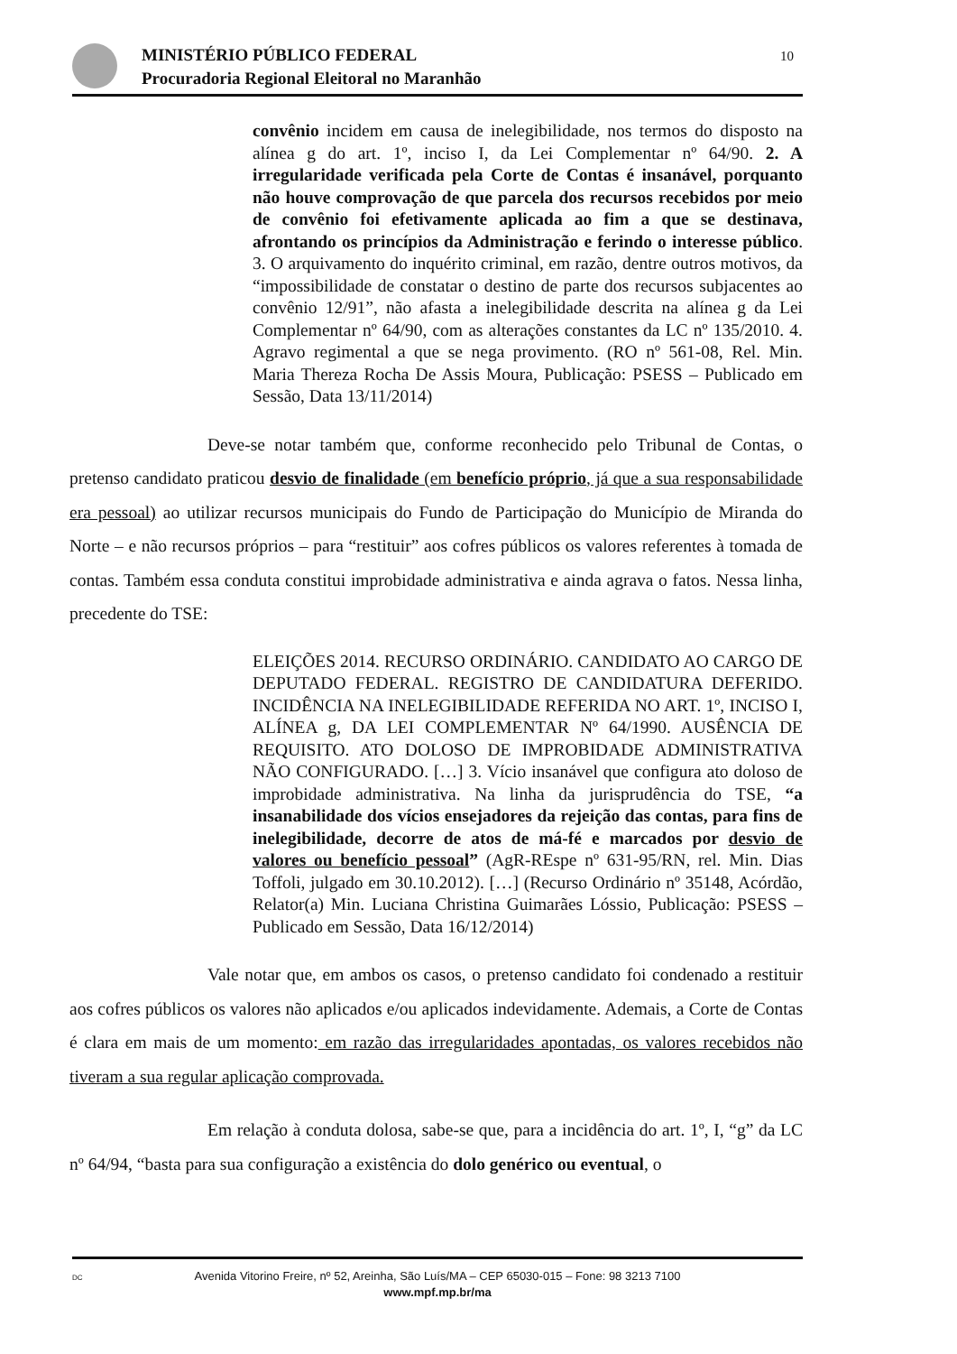10
MINISTÉRIO PÚBLICO FEDERAL
Procuradoria Regional Eleitoral no Maranhão
convênio incidem em causa de inelegibilidade, nos termos do disposto na alínea g do art. 1º, inciso I, da Lei Complementar nº 64/90. 2. A irregularidade verificada pela Corte de Contas é insanável, porquanto não houve comprovação de que parcela dos recursos recebidos por meio de convênio foi efetivamente aplicada ao fim a que se destinava, afrontando os princípios da Administração e ferindo o interesse público. 3. O arquivamento do inquérito criminal, em razão, dentre outros motivos, da “impossibilidade de constatar o destino de parte dos recursos subjacentes ao convênio 12/91”, não afasta a inelegibilidade descrita na alínea g da Lei Complementar nº 64/90, com as alterações constantes da LC nº 135/2010. 4. Agravo regimental a que se nega provimento. (RO nº 561-08, Rel. Min. Maria Thereza Rocha De Assis Moura, Publicação: PSESS – Publicado em Sessão, Data 13/11/2014)
Deve-se notar também que, conforme reconhecido pelo Tribunal de Contas, o pretenso candidato praticou desvio de finalidade (em benefício próprio, já que a sua responsabilidade era pessoal) ao utilizar recursos municipais do Fundo de Participação do Município de Miranda do Norte – e não recursos próprios – para “restituir” aos cofres públicos os valores referentes à tomada de contas. Também essa conduta constitui improbidade administrativa e ainda agrava o fatos. Nessa linha, precedente do TSE:
ELEIÇÕES 2014. RECURSO ORDINÁRIO. CANDIDATO AO CARGO DE DEPUTADO FEDERAL. REGISTRO DE CANDIDATURA DEFERIDO. INCIDÊNCIA NA INELEGIBILIDADE REFERIDA NO ART. 1º, INCISO I, ALÍNEA g, DA LEI COMPLEMENTAR Nº 64/1990. AUSÊNCIA DE REQUISITO. ATO DOLOSO DE IMPROBIDADE ADMINISTRATIVA NÃO CONFIGURADO. […] 3. Vício insanável que configura ato doloso de improbidade administrativa. Na linha da jurisprudência do TSE, “a insanabilidade dos vícios ensejadores da rejeição das contas, para fins de inelegibilidade, decorre de atos de má-fé e marcados por desvio de valores ou benefício pessoal” (AgR-REspe nº 631-95/RN, rel. Min. Dias Toffoli, julgado em 30.10.2012). […] (Recurso Ordinário nº 35148, Acórdão, Relator(a) Min. Luciana Christina Guimarães Lóssio, Publicação: PSESS – Publicado em Sessão, Data 16/12/2014)
Vale notar que, em ambos os casos, o pretenso candidato foi condenado a restituir aos cofres públicos os valores não aplicados e/ou aplicados indevidamente. Ademais, a Corte de Contas é clara em mais de um momento: em razão das irregularidades apontadas, os valores recebidos não tiveram a sua regular aplicação comprovada.
Em relação à conduta dolosa, sabe-se que, para a incidência do art. 1º, I, “g” da LC nº 64/94, “basta para sua configuração a existência do dolo genérico ou eventual, o
DC Avenida Vitorino Freire, nº 52, Areinha, São Luís/MA – CEP 65030-015 – Fone: 98 3213 7100
www.mpf.mp.br/ma